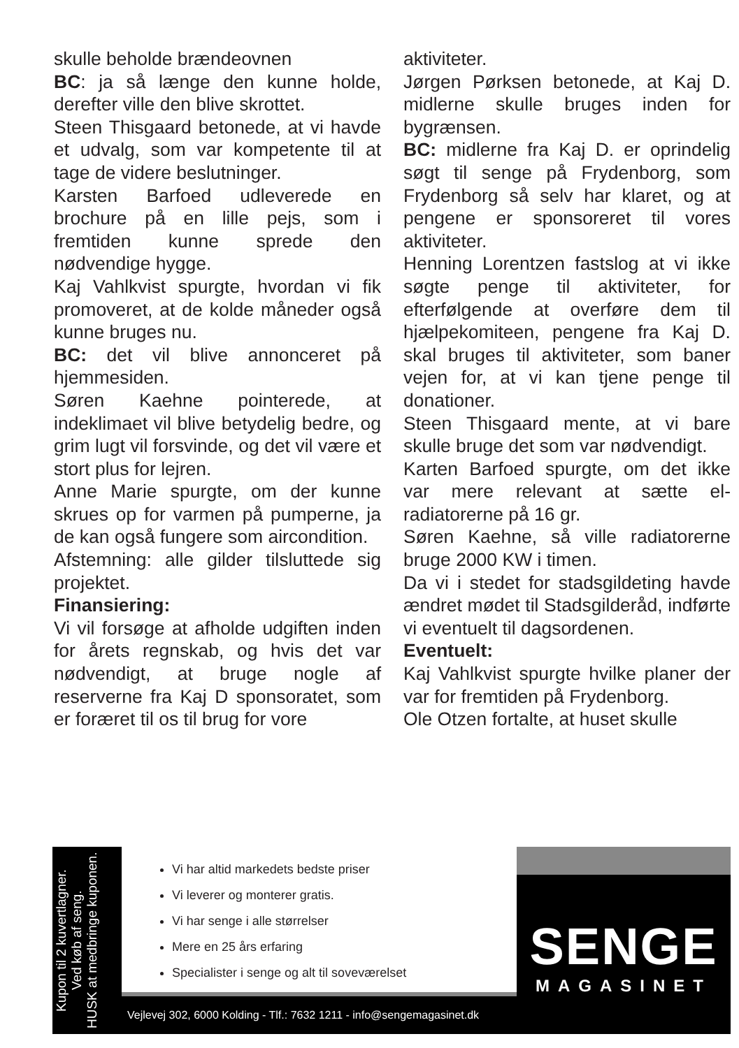skulle beholde brændeovnen
BC: ja så længe den kunne holde, derefter ville den blive skrottet.
Steen Thisgaard betonede, at vi havde et udvalg, som var kompetente til at tage de videre beslutninger.
Karsten Barfoed udleverede en brochure på en lille pejs, som i fremtiden kunne sprede den nødvendige hygge.
Kaj Vahlkvist spurgte, hvordan vi fik promoveret, at de kolde måneder også kunne bruges nu.
BC: det vil blive annonceret på hjemmesiden.
Søren Kaehne pointerede, at indeklimaet vil blive betydelig bedre, og grim lugt vil forsvinde, og det vil være et stort plus for lejren.
Anne Marie spurgte, om der kunne skrues op for varmen på pumperne, ja de kan også fungere som aircondition.
Afstemning: alle gilder tilsluttede sig projektet.
Finansiering:
Vi vil forsøge at afholde udgiften inden for årets regnskab, og hvis det var nødvendigt, at bruge nogle af reserverne fra Kaj D sponsoratet, som er foræret til os til brug for vore
aktiviteter.
Jørgen Pørksen betonede, at Kaj D. midlerne skulle bruges inden for bygrænsen.
BC: midlerne fra Kaj D. er oprindelig søgt til senge på Frydenborg, som Frydenborg så selv har klaret, og at pengene er sponsoreret til vores aktiviteter.
Henning Lorentzen fastslog at vi ikke søgte penge til aktiviteter, for efterfølgende at overføre dem til hjælpekomiteen, pengene fra Kaj D. skal bruges til aktiviteter, som baner vejen for, at vi kan tjene penge til donationer.
Steen Thisgaard mente, at vi bare skulle bruge det som var nødvendigt.
Karten Barfoed spurgte, om det ikke var mere relevant at sætte el-radiatorerne på 16 gr.
Søren Kaehne, så ville radiatorerne bruge 2000 KW i timen.
Da vi i stedet for stadsgildeting havde ændret mødet til Stadsgilderåd, indførte vi eventuelt til dagsordenen.
Eventuelt:
Kaj Vahlkvist spurgte hvilke planer der var for fremtiden på Frydenborg.
Ole Otzen fortalte, at huset skulle
Kupon til 2 kuvertlagner.
Ved køb af seng.
HUSK at medbringe kuponen.
Vi har altid markedets bedste priser
Vi leverer og monterer gratis.
Vi har senge i alle størrelser
Mere en 25 års erfaring
Specialister i senge og alt til soveværelset
Vejlevej 302, 6000 Kolding - Tlf.: 7632 1211 - info@sengemagasinet.dk
SENGE
MAGASINET